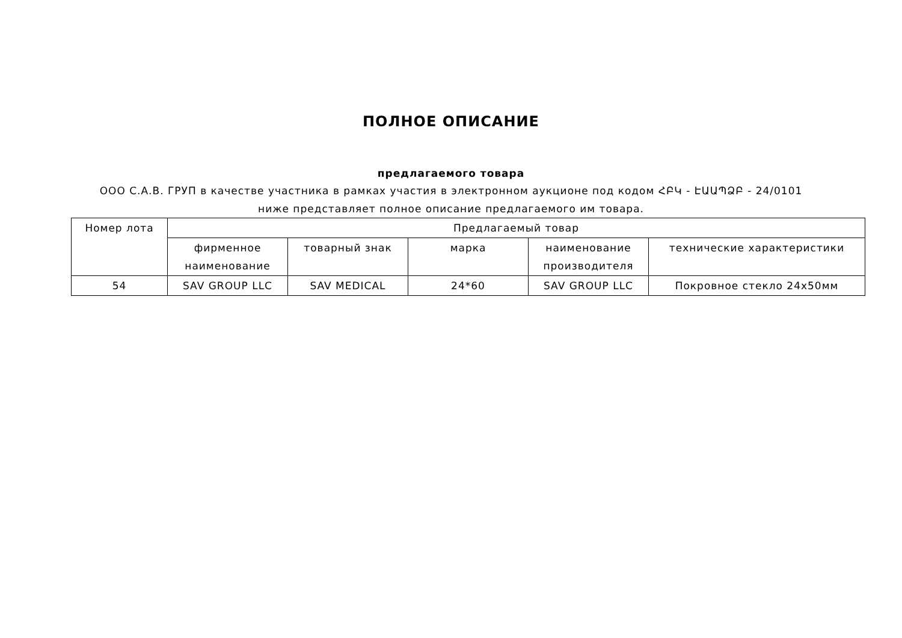ПОЛНОЕ ОПИСАНИЕ
предлагаемого товара
ООО С.А.В. ГРУП в качестве участника в рамках участия в электронном аукционе под кодом ՀԲԿ - ԷԱԱՊՁԲ - 24/0101 ниже представляет полное описание предлагаемого им товара.
| Номер лота | Предлагаемый товар | | | | |
| --- | --- | --- | --- | --- | --- |
| | фирменное наименование | товарный знак | марка | наименование производителя | технические характеристики |
| 54 | SAV GROUP LLC | SAV MEDICAL | 24*60 | SAV GROUP LLC | Покровное стекло 24x50мм |